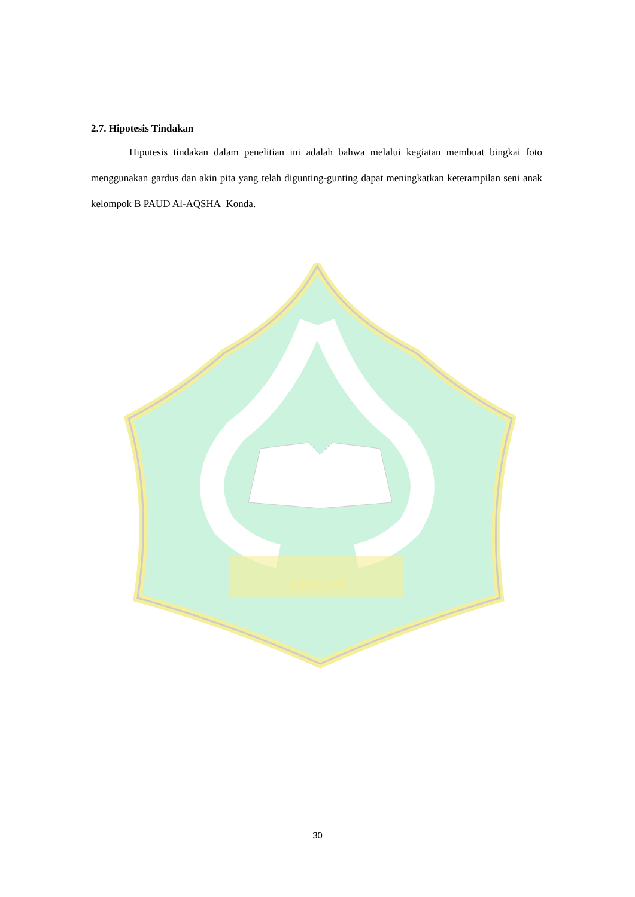KENDARI
2.7. Hipotesis Tindakan
Hiputesis tindakan dalam penelitian ini adalah bahwa melalui kegiatan membuat bingkai foto menggunakan gardus dan akin pita yang telah digunting-gunting dapat meningkatkan keterampilan seni anak kelompok B PAUD Al-AQSHA Konda.
30